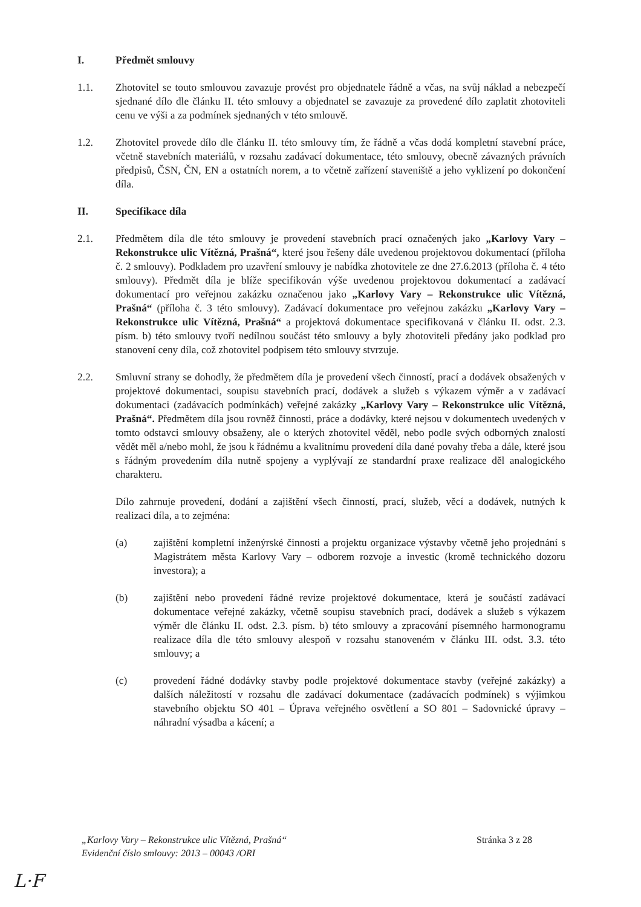I. Předmět smlouvy
1.1. Zhotovitel se touto smlouvou zavazuje provést pro objednatele řádně a včas, na svůj náklad a nebezpečí sjednané dílo dle článku II. této smlouvy a objednatel se zavazuje za provedené dílo zaplatit zhotoviteli cenu ve výši a za podmínek sjednaných v této smlouvě.
1.2. Zhotovitel provede dílo dle článku II. této smlouvy tím, že řádně a včas dodá kompletní stavební práce, včetně stavebních materiálů, v rozsahu zadávací dokumentace, této smlouvy, obecně závazných právních předpisů, ČSN, ČN, EN a ostatních norem, a to včetně zařízení staveniště a jeho vyklizení po dokončení díla.
II. Specifikace díla
2.1. Předmětem díla dle této smlouvy je provedení stavebních prací označených jako „Karlovy Vary – Rekonstrukce ulic Vítězná, Prašná“, které jsou řešeny dále uvedenou projektovou dokumentací (příloha č. 2 smlouvy). Podkladem pro uzavření smlouvy je nabídka zhotovitele ze dne 27.6.2013 (příloha č. 4 této smlouvy). Předmět díla je blíže specifikován výše uvedenou projektovou dokumentací a zadávací dokumentací pro veřejnou zakázku označenou jako „Karlovy Vary – Rekonstrukce ulic Vítězná, Prašná“ (příloha č. 3 této smlouvy). Zadávací dokumentace pro veřejnou zakázku „Karlovy Vary – Rekonstrukce ulic Vítězná, Prašná“ a projektová dokumentace specifikovaná v článku II. odst. 2.3. písm. b) této smlouvy tvoří nedílnou součást této smlouvy a byly zhotoviteli předány jako podklad pro stanovení ceny díla, což zhotovitel podpisem této smlouvy stvrzuje.
2.2. Smluvní strany se dohodly, že předmětem díla je provedení všech činností, prací a dodávek obsažených v projektové dokumentaci, soupisu stavebních prací, dodávek a služeb s výkazem výměr a v zadávací dokumentaci (zadávacích podmínkách) veřejné zakázky „Karlovy Vary – Rekonstrukce ulic Vítězná, Prašná“. Předmětem díla jsou rovněž činnosti, práce a dodávky, které nejsou v dokumentech uvedených v tomto odstavci smlouvy obsaženy, ale o kterých zhotovitel věděl, nebo podle svých odborných znalostí vědět měl a/nebo mohl, že jsou k řádnému a kvalitnímu provedení díla dané povahy třeba a dále, které jsou s řádným provedením díla nutně spojeny a vyplývají ze standardní praxe realizace děl analogického charakteru.
Dílo zahrnuje provedení, dodání a zajištění všech činností, prací, služeb, věcí a dodávek, nutných k realizaci díla, a to zejména:
(a) zajištění kompletní inženýrské činnosti a projektu organizace výstavby včetně jeho projednání s Magistrátem města Karlovy Vary – odborem rozvoje a investic (kromě technického dozoru investora); a
(b) zajištění nebo provedení řádné revize projektové dokumentace, která je součástí zadávací dokumentace veřejné zakázky, včetně soupisu stavebních prací, dodávek a služeb s výkazem výměr dle článku II. odst. 2.3. písm. b) této smlouvy a zpracování písemného harmonogramu realizace díla dle této smlouvy alespoň v rozsahu stanoveném v článku III. odst. 3.3. této smlouvy; a
(c) provedení řádné dodávky stavby podle projektové dokumentace stavby (veřejné zakázky) a dalších náležitostí v rozsahu dle zadávací dokumentace (zadávacích podmínek) s výjimkou stavebního objektu SO 401 – Úprava veřejného osvětlení a SO 801 – Sadovnické úpravy – náhradní výsadba a kácení; a
„Karlovy Vary – Rekonstrukce ulic Vítězná, Prašná“
Evidenční číslo smlouvy: 2013 – 00043 /ORI
Stránka 3 z 28
L·F